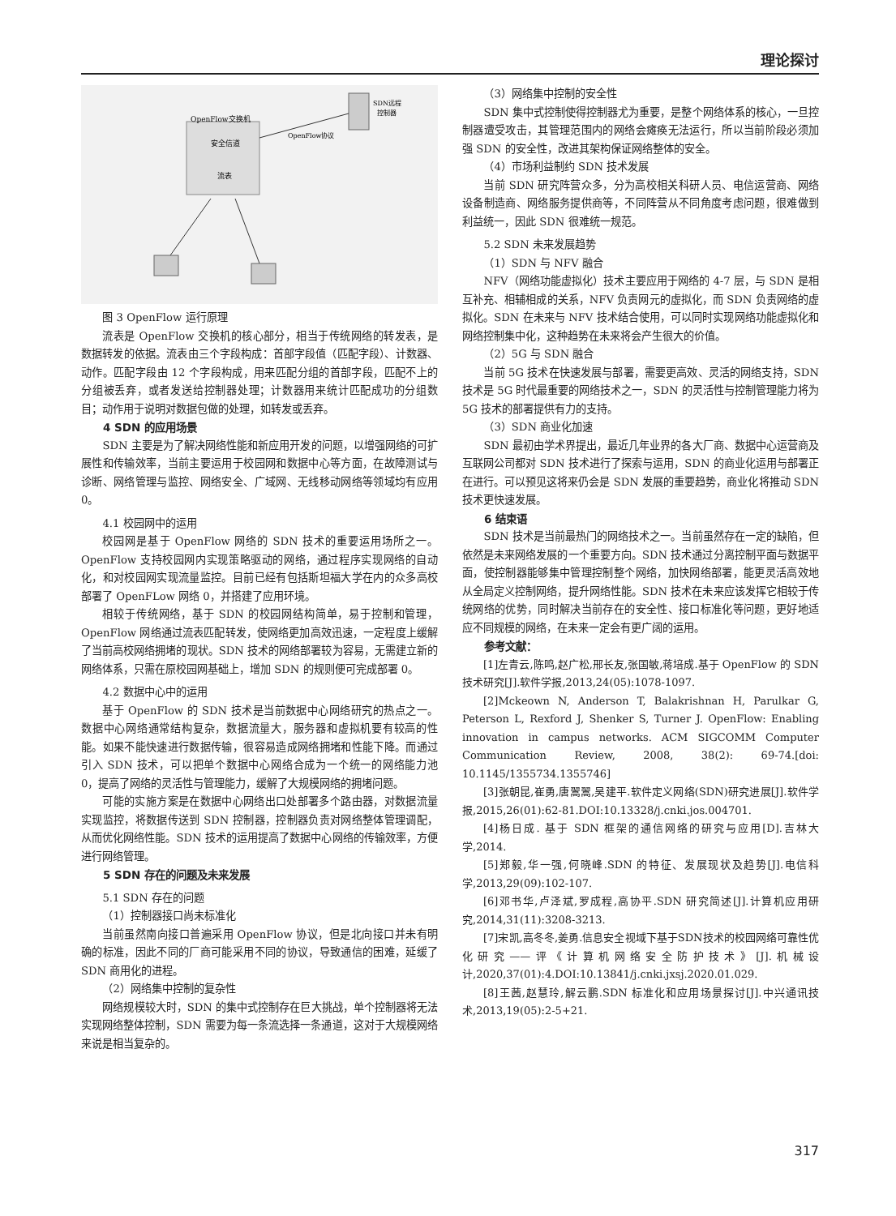理论探讨
OpenFlow交换机
安全信道
流表
SDN远程
控制器
OpenFlow协议
图 3 OpenFlow 运行原理
流表是 OpenFlow 交换机的核心部分，相当于传统网络的转发表，是数据转发的依据。流表由三个字段构成：首部字段值（匹配字段）、计数器、动作。匹配字段由 12 个字段构成，用来匹配分组的首部字段，匹配不上的分组被丢弃，或者发送给控制器处理；计数器用来统计匹配成功的分组数目；动作用于说明对数据包做的处理，如转发或丢弃。
4 SDN 的应用场景
SDN 主要是为了解决网络性能和新应用开发的问题，以增强网络的可扩展性和传输效率，当前主要运用于校园网和数据中心等方面，在故障测试与诊断、网络管理与监控、网络安全、广域网、无线移动网络等领域均有应用 0。
4.1 校园网中的运用
校园网是基于 OpenFlow 网络的 SDN 技术的重要运用场所之一。OpenFlow 支持校园网内实现策略驱动的网络，通过程序实现网络的自动化，和对校园网实现流量监控。目前已经有包括斯坦福大学在内的众多高校部署了 OpenFLow 网络 0，并搭建了应用环境。
相较于传统网络，基于 SDN 的校园网结构简单，易于控制和管理，OpenFlow 网络通过流表匹配转发，使网络更加高效迅速，一定程度上缓解了当前高校网络拥堵的现状。SDN 技术的网络部署较为容易，无需建立新的网络体系，只需在原校园网基础上，增加 SDN 的规则便可完成部署 0。
4.2 数据中心中的运用
基于 OpenFlow 的 SDN 技术是当前数据中心网络研究的热点之一。数据中心网络通常结构复杂，数据流量大，服务器和虚拟机要有较高的性能。如果不能快速进行数据传输，很容易造成网络拥堵和性能下降。而通过引入 SDN 技术，可以把单个数据中心网络合成为一个统一的网络能力池 0，提高了网络的灵活性与管理能力，缓解了大规模网络的拥堵问题。
可能的实施方案是在数据中心网络出口处部署多个路由器，对数据流量实现监控，将数据传送到 SDN 控制器，控制器负责对网络整体管理调配，从而优化网络性能。SDN 技术的运用提高了数据中心网络的传输效率，方便进行网络管理。
5 SDN 存在的问题及未来发展
5.1 SDN 存在的问题
（1）控制器接口尚未标准化
当前虽然南向接口普遍采用 OpenFlow 协议，但是北向接口并未有明确的标准，因此不同的厂商可能采用不同的协议，导致通信的困难，延缓了 SDN 商用化的进程。
（2）网络集中控制的复杂性
网络规模较大时，SDN 的集中式控制存在巨大挑战，单个控制器将无法实现网络整体控制，SDN 需要为每一条流选择一条通道，这对于大规模网络来说是相当复杂的。
（3）网络集中控制的安全性
SDN 集中式控制使得控制器尤为重要，是整个网络体系的核心，一旦控制器遭受攻击，其管理范围内的网络会瘫痪无法运行，所以当前阶段必须加强 SDN 的安全性，改进其架构保证网络整体的安全。
（4）市场利益制约 SDN 技术发展
当前 SDN 研究阵营众多，分为高校相关科研人员、电信运营商、网络设备制造商、网络服务提供商等，不同阵营从不同角度考虑问题，很难做到利益统一，因此 SDN 很难统一规范。
5.2 SDN 未来发展趋势
（1）SDN 与 NFV 融合
NFV（网络功能虚拟化）技术主要应用于网络的 4-7 层，与 SDN 是相互补充、相辅相成的关系，NFV 负责网元的虚拟化，而 SDN 负责网络的虚拟化。SDN 在未来与 NFV 技术结合使用，可以同时实现网络功能虚拟化和网络控制集中化，这种趋势在未来将会产生很大的价值。
（2）5G 与 SDN 融合
当前 5G 技术在快速发展与部署，需要更高效、灵活的网络支持，SDN 技术是 5G 时代最重要的网络技术之一，SDN 的灵活性与控制管理能力将为 5G 技术的部署提供有力的支持。
（3）SDN 商业化加速
SDN 最初由学术界提出，最近几年业界的各大厂商、数据中心运营商及互联网公司都对 SDN 技术进行了探索与运用，SDN 的商业化运用与部署正在进行。可以预见这将来仍会是 SDN 发展的重要趋势，商业化将推动 SDN 技术更快速发展。
6 结束语
SDN 技术是当前最热门的网络技术之一。当前虽然存在一定的缺陷，但依然是未来网络发展的一个重要方向。SDN 技术通过分离控制平面与数据平面，使控制器能够集中管理控制整个网络，加快网络部署，能更灵活高效地从全局定义控制网络，提升网络性能。SDN 技术在未来应该发挥它相较于传统网络的优势，同时解决当前存在的安全性、接口标准化等问题，更好地适应不同规模的网络，在未来一定会有更广阔的运用。
参考文献：
[1]左青云,陈鸣,赵广松,邢长友,张国敏,蒋培成.基于 OpenFlow 的 SDN 技术研究[J].软件学报,2013,24(05):1078-1097.
[2]Mckeown N, Anderson T, Balakrishnan H, Parulkar G, Peterson L, Rexford J, Shenker S, Turner J. OpenFlow: Enabling innovation in campus networks. ACM SIGCOMM Computer Communication Review, 2008, 38(2): 69-74.[doi: 10.1145/1355734.1355746]
[3]张朝昆,崔勇,唐翯翯,吴建平.软件定义网络(SDN)研究进展[J].软件学报,2015,26(01):62-81.DOI:10.13328/j.cnki.jos.004701.
[4]杨日成. 基于 SDN 框架的通信网络的研究与应用[D].吉林大学,2014.
[5]郑毅,华一强,何晓峰.SDN 的特征、发展现状及趋势[J].电信科学,2013,29(09):102-107.
[6]邓书华,卢泽斌,罗成程,高协平.SDN 研究简述[J].计算机应用研究,2014,31(11):3208-3213.
[7]宋凯,高冬冬,姜勇.信息安全视域下基于SDN技术的校园网络可靠性优化研究——评《计算机网络安全防护技术》[J].机械设计,2020,37(01):4.DOI:10.13841/j.cnki.jxsj.2020.01.029.
[8]王茜,赵慧玲,解云鹏.SDN 标准化和应用场景探讨[J].中兴通讯技术,2013,19(05):2-5+21.
317